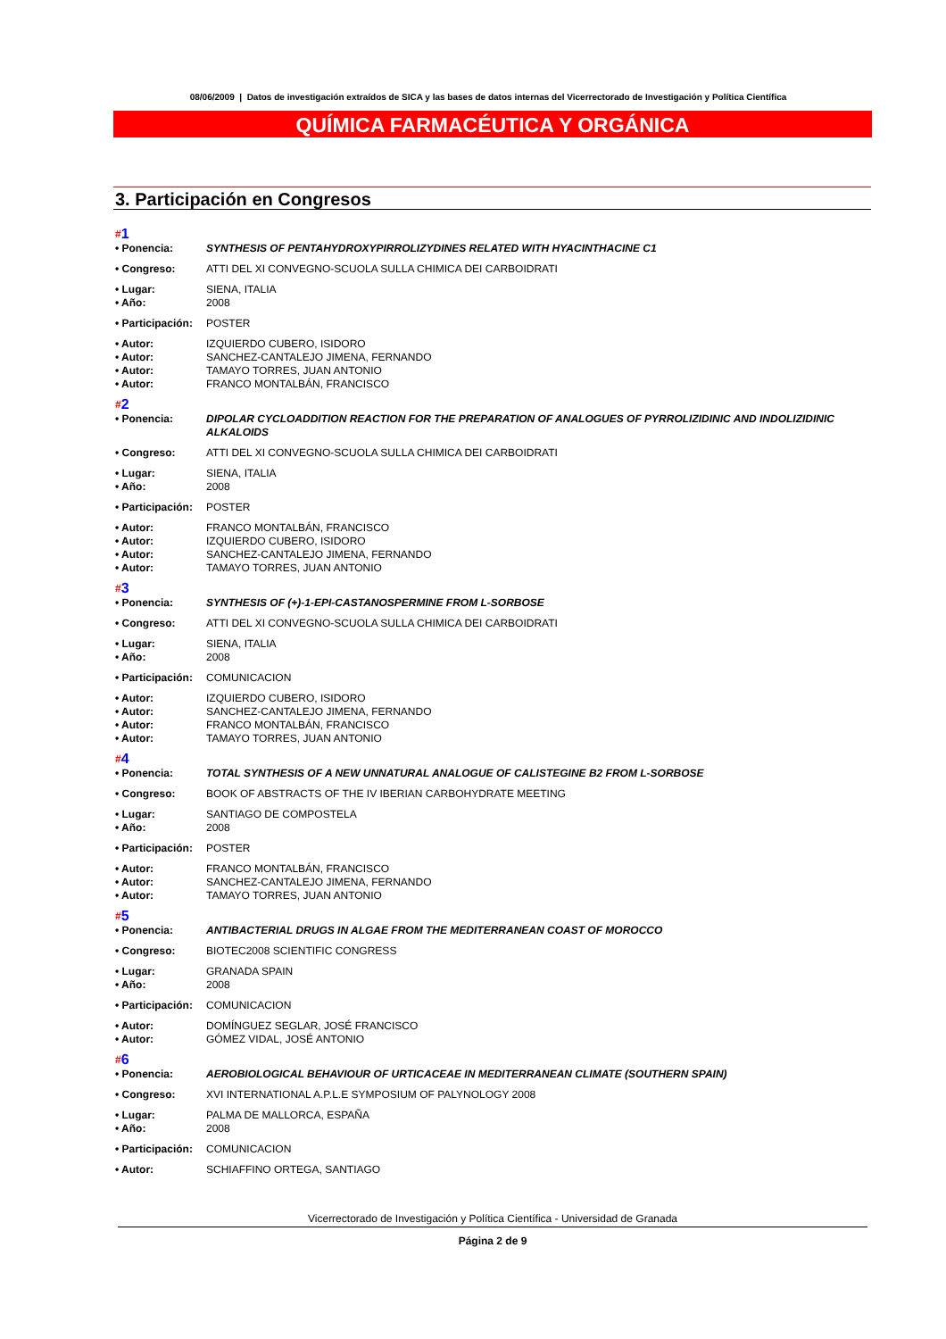08/06/2009 | Datos de investigación extraídos de SICA y las bases de datos internas del Vicerrectorado de Investigación y Política Científica
QUÍMICA FARMACÉUTICA Y ORGÁNICA
3. Participación en Congresos
#1
| • Ponencia: | SYNTHESIS OF PENTAHYDROXYPIRROLIZYDINES RELATED WITH HYACINTHACINE C1 |
| • Congreso: | ATTI DEL XI CONVEGNO-SCUOLA SULLA CHIMICA DEI CARBOIDRATI |
| • Lugar: | SIENA, ITALIA |
| • Año: | 2008 |
| • Participación: | POSTER |
| • Autor: | IZQUIERDO CUBERO, ISIDORO |
| • Autor: | SANCHEZ-CANTALEJO JIMENA, FERNANDO |
| • Autor: | TAMAYO TORRES, JUAN ANTONIO |
| • Autor: | FRANCO MONTALBÁN, FRANCISCO |
#2
| • Ponencia: | DIPOLAR CYCLOADDITION REACTION FOR THE PREPARATION OF ANALOGUES OF PYRROLIZIDINIC AND INDOLIZIDINIC ALKALOIDS |
| • Congreso: | ATTI DEL XI CONVEGNO-SCUOLA SULLA CHIMICA DEI CARBOIDRATI |
| • Lugar: | SIENA, ITALIA |
| • Año: | 2008 |
| • Participación: | POSTER |
| • Autor: | FRANCO MONTALBÁN, FRANCISCO |
| • Autor: | IZQUIERDO CUBERO, ISIDORO |
| • Autor: | SANCHEZ-CANTALEJO JIMENA, FERNANDO |
| • Autor: | TAMAYO TORRES, JUAN ANTONIO |
#3
| • Ponencia: | SYNTHESIS OF (+)-1-EPI-CASTANOSPERMINE FROM L-SORBOSE |
| • Congreso: | ATTI DEL XI CONVEGNO-SCUOLA SULLA CHIMICA DEI CARBOIDRATI |
| • Lugar: | SIENA, ITALIA |
| • Año: | 2008 |
| • Participación: | COMUNICACION |
| • Autor: | IZQUIERDO CUBERO, ISIDORO |
| • Autor: | SANCHEZ-CANTALEJO JIMENA, FERNANDO |
| • Autor: | FRANCO MONTALBÁN, FRANCISCO |
| • Autor: | TAMAYO TORRES, JUAN ANTONIO |
#4
| • Ponencia: | TOTAL SYNTHESIS OF A NEW UNNATURAL ANALOGUE OF CALISTEGINE B2 FROM L-SORBOSE |
| • Congreso: | BOOK OF ABSTRACTS OF THE IV IBERIAN CARBOHYDRATE MEETING |
| • Lugar: | SANTIAGO DE COMPOSTELA |
| • Año: | 2008 |
| • Participación: | POSTER |
| • Autor: | FRANCO MONTALBÁN, FRANCISCO |
| • Autor: | SANCHEZ-CANTALEJO JIMENA, FERNANDO |
| • Autor: | TAMAYO TORRES, JUAN ANTONIO |
#5
| • Ponencia: | ANTIBACTERIAL DRUGS IN ALGAE FROM THE MEDITERRANEAN COAST OF MOROCCO |
| • Congreso: | BIOTEC2008 SCIENTIFIC CONGRESS |
| • Lugar: | GRANADA SPAIN |
| • Año: | 2008 |
| • Participación: | COMUNICACION |
| • Autor: | DOMÍNGUEZ SEGLAR, JOSÉ FRANCISCO |
| • Autor: | GÓMEZ VIDAL, JOSÉ ANTONIO |
#6
| • Ponencia: | AEROBIOLOGICAL BEHAVIOUR OF URTICACEAE IN MEDITERRANEAN CLIMATE (SOUTHERN SPAIN) |
| • Congreso: | XVI INTERNATIONAL A.P.L.E SYMPOSIUM OF PALYNOLOGY 2008 |
| • Lugar: | PALMA DE MALLORCA, ESPAÑA |
| • Año: | 2008 |
| • Participación: | COMUNICACION |
| • Autor: | SCHIAFFINO ORTEGA, SANTIAGO |
Vicerrectorado de Investigación y Política Científica - Universidad de Granada
Página 2 de 9